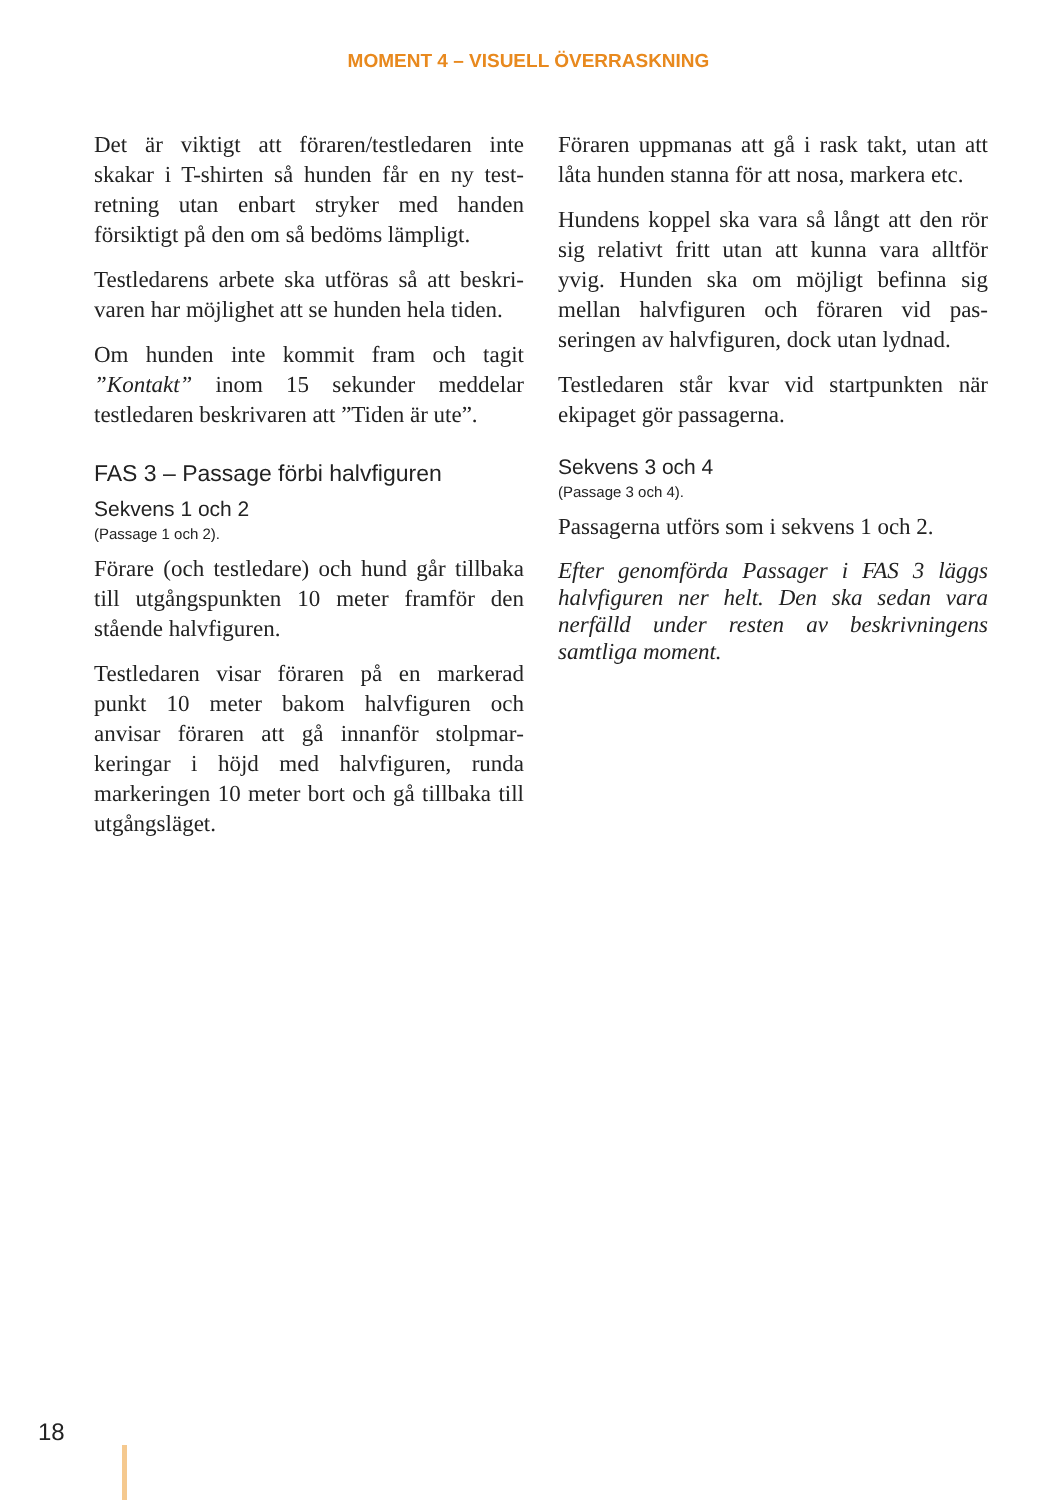MOMENT 4 – VISUELL ÖVERRASKNING
Det är viktigt att föraren/testledaren inte skakar i T-shirten så hunden får en ny test­retning utan enbart stryker med handen försiktigt på den om så bedöms lämpligt.
Testledarens arbete ska utföras så att beskri­varen har möjlighet att se hunden hela tiden.
Om hunden inte kommit fram och tagit ”Kontakt” inom 15 sekunder meddelar testledaren beskrivaren att ”Tiden är ute”.
FAS 3 – Passage förbi halvfiguren
Sekvens 1 och 2
(Passage 1 och 2).
Förare (och testledare) och hund går tillbaka till utgångspunkten 10 meter framför den stående halvfiguren.
Testledaren visar föraren på en markerad punkt 10 meter bakom halvfiguren och anvisar föraren att gå innanför stolpmar­keringar i höjd med halvfiguren, runda markeringen 10 meter bort och gå tillbaka till utgångsläget.
Föraren uppmanas att gå i rask takt, utan att låta hunden stanna för att nosa, markera etc.
Hundens koppel ska vara så långt att den rör sig relativt fritt utan att kunna vara alltför yvig. Hunden ska om möjligt befinna sig mellan halvfiguren och föraren vid pas­seringen av halvfiguren, dock utan lydnad.
Testledaren står kvar vid startpunkten när ekipaget gör passagerna.
Sekvens 3 och 4
(Passage 3 och 4).
Passagerna utförs som i sekvens 1 och 2.
Efter genomförda Passager i FAS 3 läggs halv­figuren ner helt. Den ska sedan vara nerfälld under resten av beskrivningens samtliga moment.
18